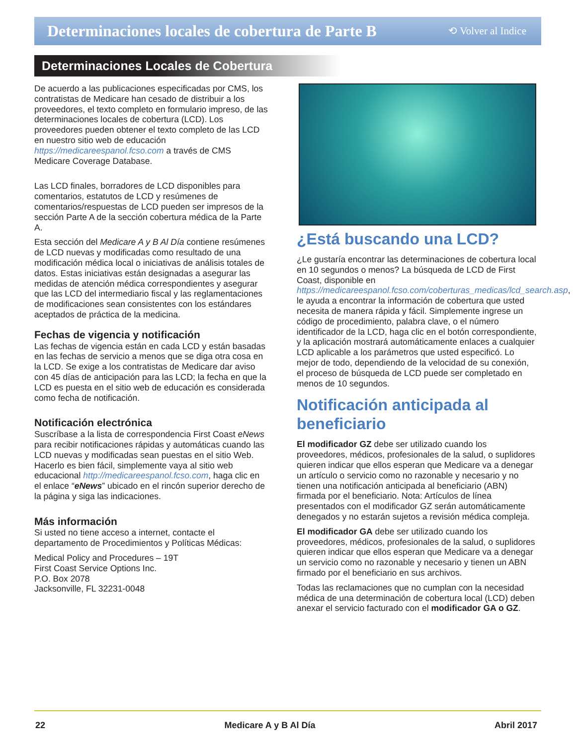Determinaciones locales de cobertura de Parte B
⟲ Volver al Indice
Determinaciones Locales de Cobertura
De acuerdo a las publicaciones especificadas por CMS, los contratistas de Medicare han cesado de distribuir a los proveedores, el texto completo en formulario impreso, de las determinaciones locales de cobertura (LCD). Los proveedores pueden obtener el texto completo de las LCD en nuestro sitio web de educación https://medicareespanol.fcso.com a través de CMS Medicare Coverage Database.
Las LCD finales, borradores de LCD disponibles para comentarios, estatutos de LCD y resúmenes de comentarios/respuestas de LCD pueden ser impresos de la sección Parte A de la sección cobertura médica de la Parte A.
Esta sección del Medicare A y B Al Día contiene resúmenes de LCD nuevas y modificadas como resultado de una modificación médica local o iniciativas de análisis totales de datos. Estas iniciativas están designadas a asegurar las medidas de atención médica correspondientes y asegurar que las LCD del intermediario fiscal y las reglamentaciones de modificaciones sean consistentes con los estándares aceptados de práctica de la medicina.
Fechas de vigencia y notificación
Las fechas de vigencia están en cada LCD y están basadas en las fechas de servicio a menos que se diga otra cosa en la LCD. Se exige a los contratistas de Medicare dar aviso con 45 días de anticipación para las LCD; la fecha en que la LCD es puesta en el sitio web de educación es considerada como fecha de notificación.
Notificación electrónica
Suscríbase a la lista de correspondencia First Coast eNews para recibir notificaciones rápidas y automáticas cuando las LCD nuevas y modificadas sean puestas en el sitio Web. Hacerlo es bien fácil, simplemente vaya al sitio web educacional http://medicareespanol.fcso.com, haga clic en el enlace “eNews” ubicado en el rincón superior derecho de la página y siga las indicaciones.
Más información
Si usted no tiene acceso a internet, contacte el departamento de Procedimientos y Políticas Médicas:
Medical Policy and Procedures – 19T
First Coast Service Options Inc.
P.O. Box 2078
Jacksonville, FL 32231-0048
¿Está buscando una LCD?
¿Le gustaría encontrar las determinaciones de cobertura local en 10 segundos o menos? La búsqueda de LCD de First Coast, disponible en https://medicareespanol.fcso.com/coberturas_medicas/lcd_search.asp, le ayuda a encontrar la información de cobertura que usted necesita de manera rápida y fácil. Simplemente ingrese un código de procedimiento, palabra clave, o el número identificador de la LCD, haga clic en el botón correspondiente, y la aplicación mostrará automáticamente enlaces a cualquier LCD aplicable a los parámetros que usted especificó. Lo mejor de todo, dependiendo de la velocidad de su conexión, el proceso de búsqueda de LCD puede ser completado en menos de 10 segundos.
Notificación anticipada al beneficiario
El modificador GZ debe ser utilizado cuando los proveedores, médicos, profesionales de la salud, o suplidores quieren indicar que ellos esperan que Medicare va a denegar un artículo o servicio como no razonable y necesario y no tienen una notificación anticipada al beneficiario (ABN) firmada por el beneficiario. Nota: Artículos de línea presentados con el modificador GZ serán automáticamente denegados y no estarán sujetos a revisión médica compleja.
El modificador GA debe ser utilizado cuando los proveedores, médicos, profesionales de la salud, o suplidores quieren indicar que ellos esperan que Medicare va a denegar un servicio como no razonable y necesario y tienen un ABN firmado por el beneficiario en sus archivos.
Todas las reclamaciones que no cumplan con la necesidad médica de una determinación de cobertura local (LCD) deben anexar el servicio facturado con el modificador GA o GZ.
22 Medicare A y B Al Día Abril 2017